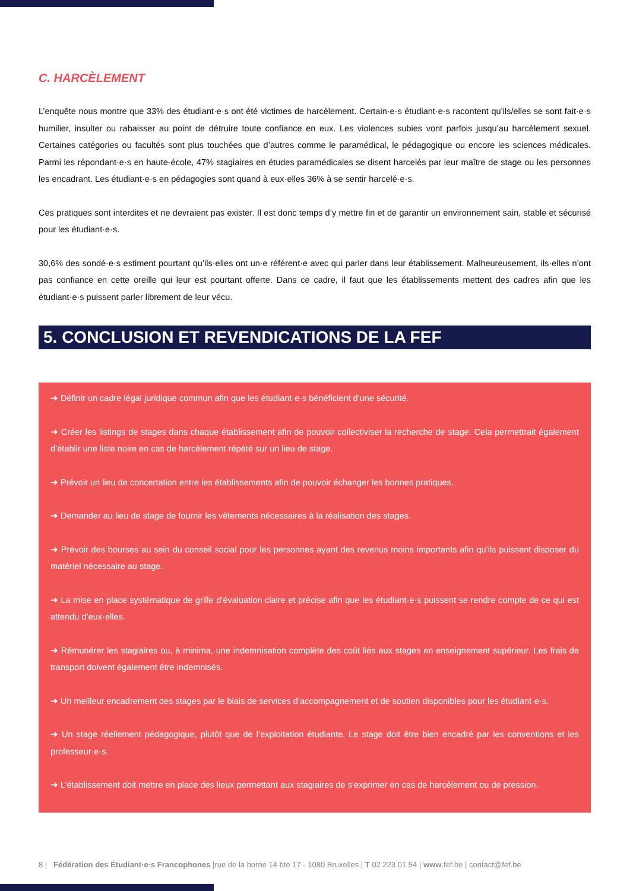C. HARCÈLEMENT
L’enquête nous montre que 33% des étudiant·e·s ont été victimes de harcèlement. Certain·e·s étudiant·e·s racontent qu’ils/elles se sont fait·e·s humilier, insulter ou rabaisser au point de détruire toute confiance en eux. Les violences subies vont parfois jusqu’au harcèlement sexuel. Certaines catégories ou facultés sont plus touchées que d’autres comme le paramédical, le pédagogique ou encore les sciences médicales. Parmi les répondant·e·s en haute-école, 47% stagiaires en études paramédicales se disent harcelés par leur maître de stage ou les personnes les encadrant. Les étudiant·e·s en pédagogies sont quand à eux·elles 36% à se sentir harcelé·e·s.
Ces pratiques sont interdites et ne devraient pas exister. Il est donc temps d’y mettre fin et de garantir un environnement sain, stable et sécurisé pour les étudiant·e·s.
30,6% des sondé·e·s estiment pourtant qu’ils·elles ont un·e référent·e avec qui parler dans leur établissement. Malheureusement, ils·elles n’ont pas confiance en cette oreille qui leur est pourtant offerte. Dans ce cadre, il faut que les établissements mettent des cadres afin que les étudiant·e·s puissent parler librement de leur vécu.
5. CONCLUSION ET REVENDICATIONS DE LA FEF
➜ Définir un cadre légal juridique commun afin que les étudiant·e·s bénéficient d’une sécurité.
➜ Créer les listings de stages dans chaque établissement afin de pouvoir collectiviser la recherche de stage. Cela permettrait également d’établir une liste noire en cas de harcèlement répété sur un lieu de stage.
➜ Prévoir un lieu de concertation entre les établissements afin de pouvoir échanger les bonnes pratiques.
➜ Demander au lieu de stage de fournir les vêtements nécessaires à la réalisation des stages.
➜ Prévoir des bourses au sein du conseil social pour les personnes ayant des revenus moins importants afin qu’ils puissent disposer du matériel nécessaire au stage.
➜ La mise en place systématique de grille d’évaluation claire et précise afin que les étudiant·e·s puissent se rendre compte de ce qui est attendu d’eux·elles.
➜ Rémunérer les stagiaires ou, à minima, une indemnisation complète des coût liés aux stages en enseignement supérieur. Les frais de transport doivent également être indemnisés.
➜ Un meilleur encadrement des stages par le biais de services d’accompagnement et de soutien disponibles pour les étudiant·e·s.
➜ Un stage réellement pédagogique, plutôt que de l’exploitation étudiante. Le stage doit être bien encadré par les conventions et les professeur·e·s.
➜ L’établissement doit mettre en place des lieux permettant aux stagiaires de s’exprimer en cas de harcèlement ou de pression.
8 | Fédération des Étudiant·e·s Francophones |rue de la borne 14 bte 17 - 1080 Bruxelles | T 02 223 01 54 | www.fef.be | contact@fef.be